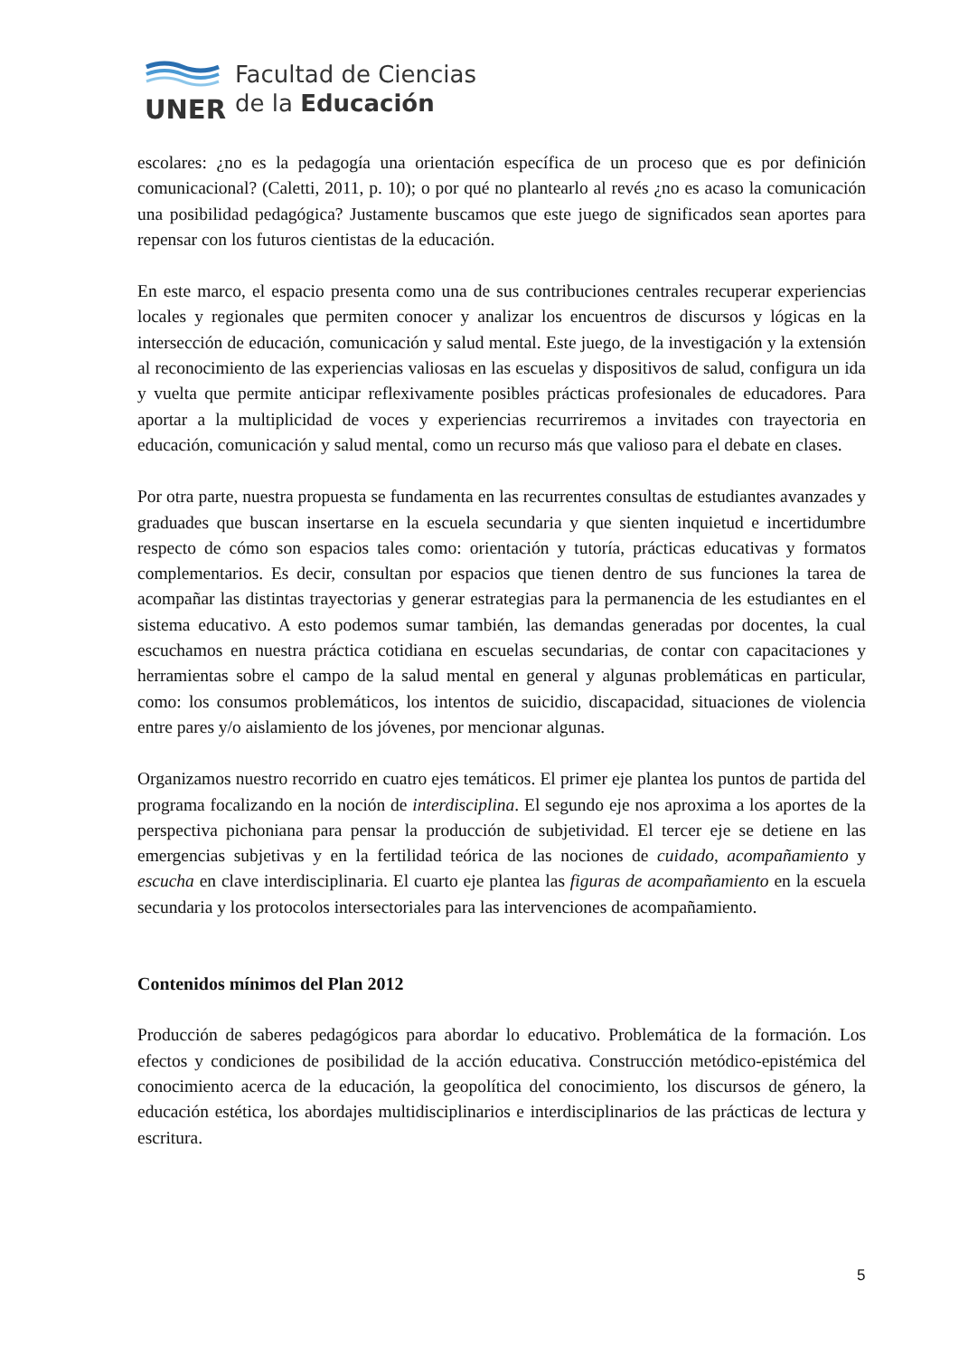UNER
Facultad de Ciencias
de la Educación
escolares: ¿no es la pedagogía una orientación específica de un proceso que es por definición comunicacional? (Caletti, 2011, p. 10); o por qué no plantearlo al revés ¿no es acaso la comunicación una posibilidad pedagógica? Justamente buscamos que este juego de significados sean aportes para repensar con los futuros cientistas de la educación.
En este marco, el espacio presenta como una de sus contribuciones centrales recuperar experiencias locales y regionales que permiten conocer y analizar los encuentros de discursos y lógicas en la intersección de educación, comunicación y salud mental. Este juego, de la investigación y la extensión al reconocimiento de las experiencias valiosas en las escuelas y dispositivos de salud, configura un ida y vuelta que permite anticipar reflexivamente posibles prácticas profesionales de educadores. Para aportar a la multiplicidad de voces y experiencias recurriremos a invitades con trayectoria en educación, comunicación y salud mental, como un recurso más que valioso para el debate en clases.
Por otra parte, nuestra propuesta se fundamenta en las recurrentes consultas de estudiantes avanzades y graduades que buscan insertarse en la escuela secundaria y que sienten inquietud e incertidumbre respecto de cómo son espacios tales como: orientación y tutoría, prácticas educativas y formatos complementarios. Es decir, consultan por espacios que tienen dentro de sus funciones la tarea de acompañar las distintas trayectorias y generar estrategias para la permanencia de les estudiantes en el sistema educativo. A esto podemos sumar también, las demandas generadas por docentes, la cual escuchamos en nuestra práctica cotidiana en escuelas secundarias, de contar con capacitaciones y herramientas sobre el campo de la salud mental en general y algunas problemáticas en particular, como: los consumos problemáticos, los intentos de suicidio, discapacidad, situaciones de violencia entre pares y/o aislamiento de los jóvenes, por mencionar algunas.
Organizamos nuestro recorrido en cuatro ejes temáticos. El primer eje plantea los puntos de partida del programa focalizando en la noción de interdisciplina. El segundo eje nos aproxima a los aportes de la perspectiva pichoniana para pensar la producción de subjetividad. El tercer eje se detiene en las emergencias subjetivas y en la fertilidad teórica de las nociones de cuidado, acompañamiento y escucha en clave interdisciplinaria. El cuarto eje plantea las figuras de acompañamiento en la escuela secundaria y los protocolos intersectoriales para las intervenciones de acompañamiento.
Contenidos mínimos del Plan 2012
Producción de saberes pedagógicos para abordar lo educativo. Problemática de la formación. Los efectos y condiciones de posibilidad de la acción educativa. Construcción metódico-epistémica del conocimiento acerca de la educación, la geopolítica del conocimiento, los discursos de género, la educación estética, los abordajes multidisciplinarios e interdisciplinarios de las prácticas de lectura y escritura.
5